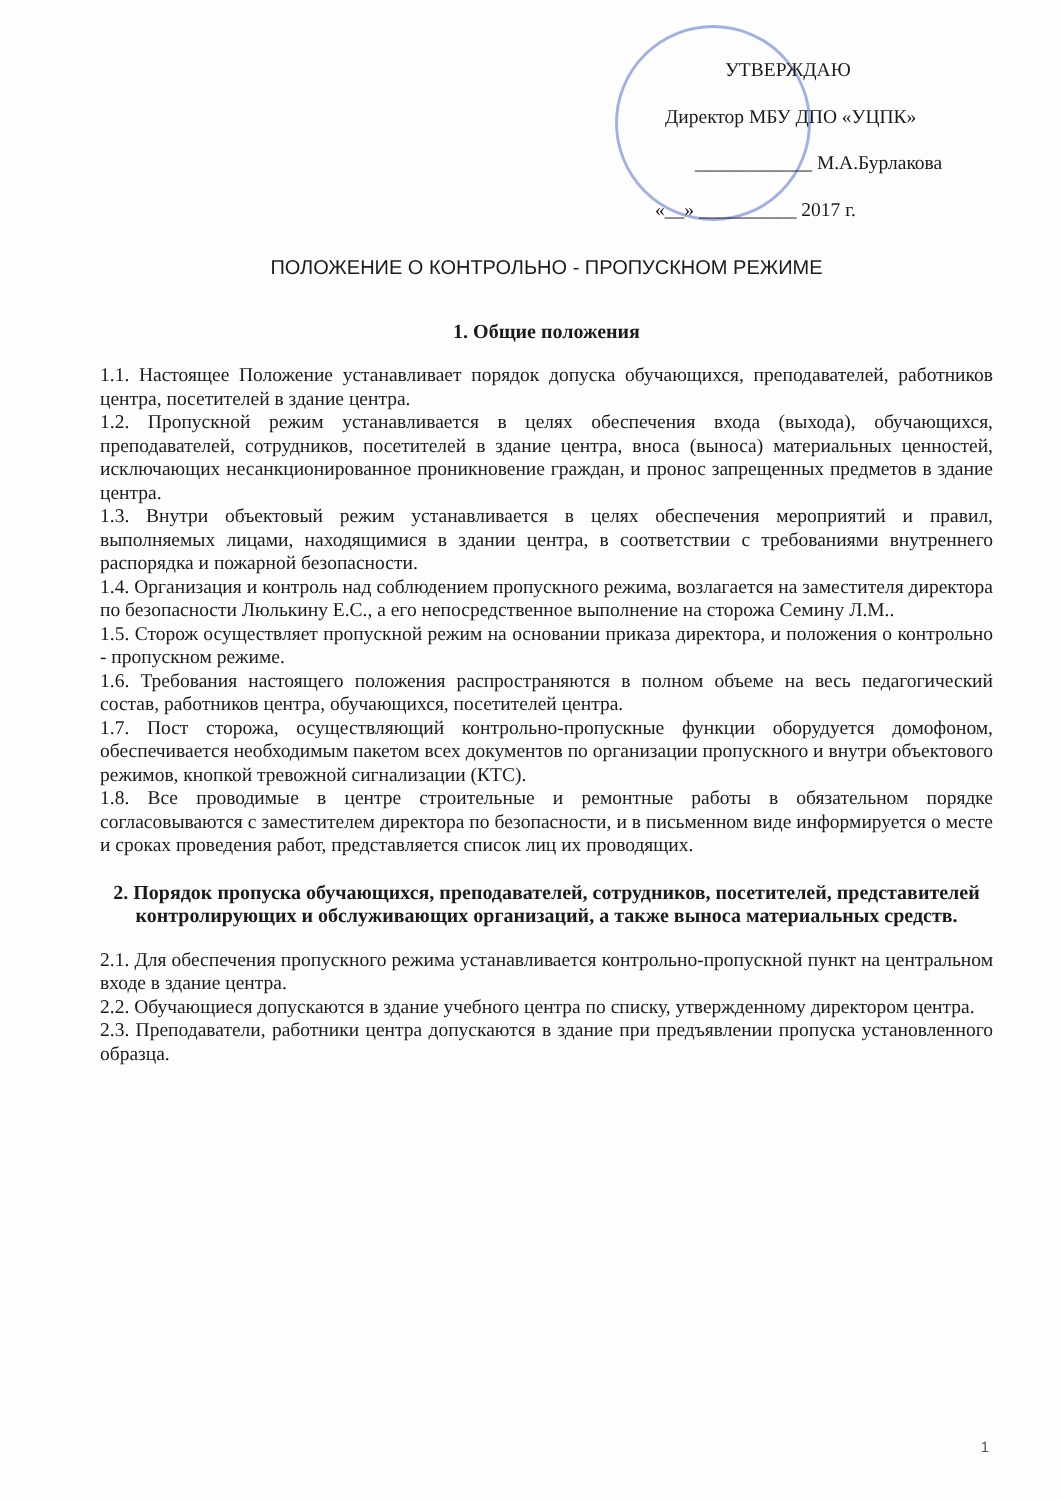УТВЕРЖДАЮ
Директор МБУ ДПО «УЦПК»
____________ М.А.Бурлакова
«__» __________ 2017 г.
ПОЛОЖЕНИЕ О КОНТРОЛЬНО - ПРОПУСКНОМ РЕЖИМЕ
1. Общие положения
1.1. Настоящее Положение устанавливает порядок допуска обучающихся, преподавателей, работников центра, посетителей в здание центра.
1.2. Пропускной режим устанавливается в целях обеспечения входа (выхода), обучающихся, преподавателей, сотрудников, посетителей в здание центра, вноса (выноса) материальных ценностей, исключающих несанкционированное проникновение граждан, и пронос запрещенных предметов в здание центра.
1.3. Внутри объектовый режим устанавливается в целях обеспечения мероприятий и правил, выполняемых лицами, находящимися в здании центра, в соответствии с требованиями внутреннего распорядка и пожарной безопасности.
1.4. Организация и контроль над соблюдением пропускного режима, возлагается на заместителя директора по безопасности Люлькину Е.С., а его непосредственное выполнение на сторожа Семину Л.М..
1.5. Сторож осуществляет пропускной режим на основании приказа директора, и положения о контрольно - пропускном режиме.
1.6. Требования настоящего положения распространяются в полном объеме на весь педагогический состав, работников центра, обучающихся, посетителей центра.
1.7. Пост сторожа, осуществляющий контрольно-пропускные функции оборудуется домофоном, обеспечивается необходимым пакетом всех документов по организации пропускного и внутри объектового режимов, кнопкой тревожной сигнализации (КТС).
1.8. Все проводимые в центре строительные и ремонтные работы в обязательном порядке согласовываются с заместителем директора по безопасности, и в письменном виде информируется о месте и сроках проведения работ, представляется список лиц их проводящих.
2. Порядок пропуска обучающихся, преподавателей, сотрудников, посетителей, представителей контролирующих и обслуживающих организаций, а также выноса материальных средств.
2.1. Для обеспечения пропускного режима устанавливается контрольно-пропускной пункт на центральном входе в здание центра.
2.2. Обучающиеся допускаются в здание учебного центра по списку, утвержденному директором центра.
2.3. Преподаватели, работники центра допускаются в здание при предъявлении пропуска установленного образца.
1